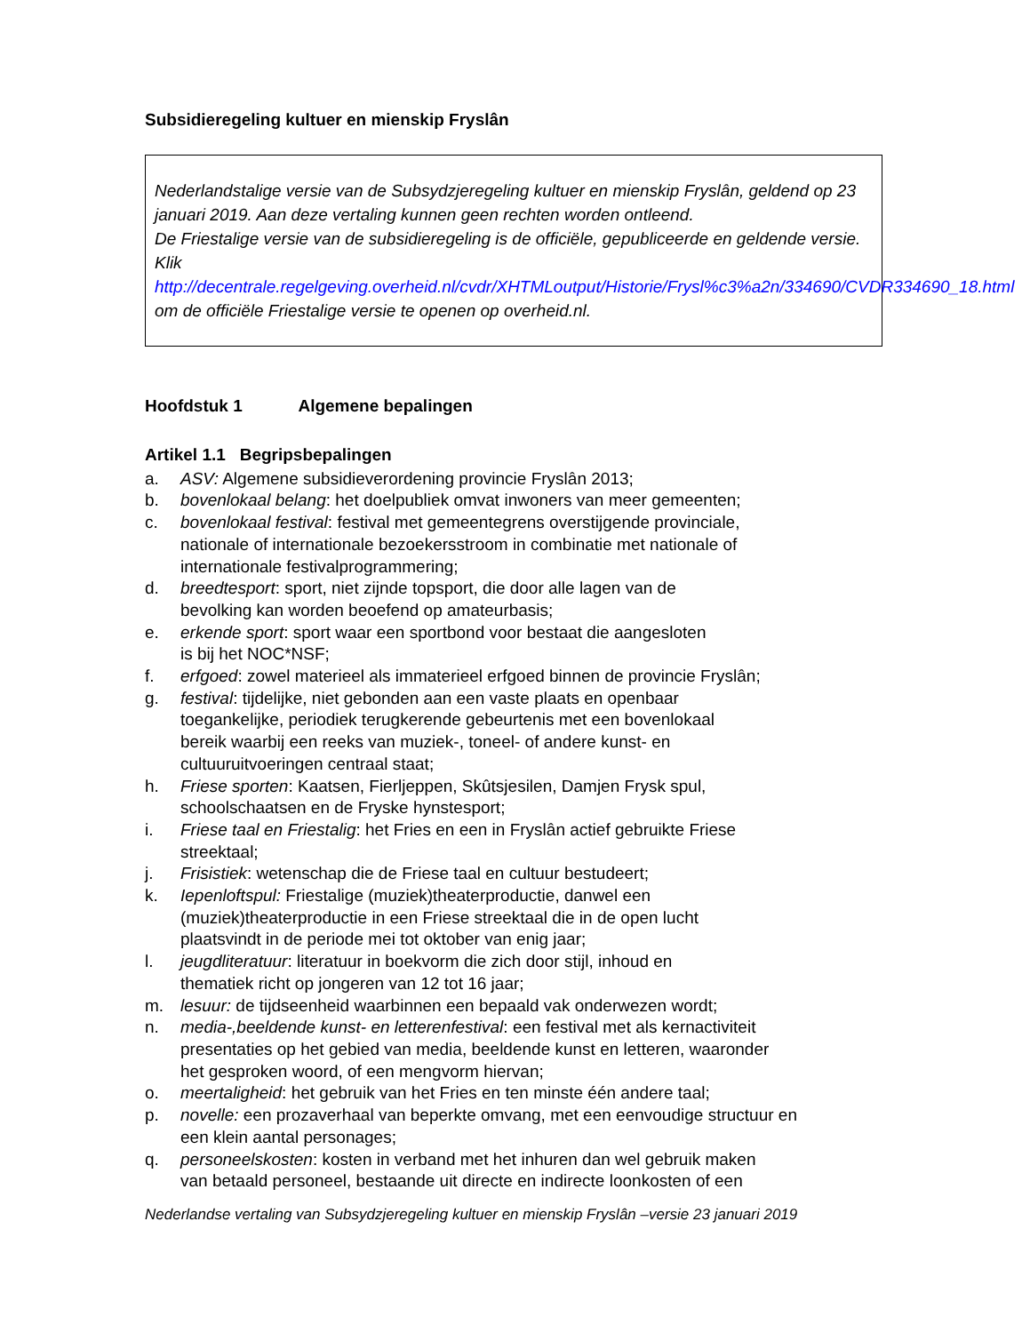Subsidieregeling kultuer en mienskip Fryslân
Nederlandstalige versie van de Subsydzjeregeling kultuer en mienskip Fryslân, geldend op 23 januari 2019. Aan deze vertaling kunnen geen rechten worden ontleend.
De Friestalige versie van de subsidieregeling is de officiële, gepubliceerde en geldende versie. Klik http://decentrale.regelgeving.overheid.nl/cvdr/XHTMLoutput/Historie/Frysl%c3%a2n/334690/CVDR334690_18.html om de officiële Friestalige versie te openen op overheid.nl.
Hoofdstuk 1 Algemene bepalingen
Artikel 1.1 Begripsbepalingen
a. ASV: Algemene subsidieverordening provincie Fryslân 2013;
b. bovenlokaal belang: het doelpubliek omvat inwoners van meer gemeenten;
c. bovenlokaal festival: festival met gemeentegrens overstijgende provinciale,
nationale of internationale bezoekersstroom in combinatie met nationale of
internationale festivalprogrammering;
d. breedtesport: sport, niet zijnde topsport, die door alle lagen van de
bevolking kan worden beoefend op amateurbasis;
e. erkende sport: sport waar een sportbond voor bestaat die aangesloten
is bij het NOC*NSF;
f. erfgoed: zowel materieel als immaterieel erfgoed binnen de provincie Fryslân;
g. festival: tijdelijke, niet gebonden aan een vaste plaats en openbaar
toegankelijke, periodiek terugkerende gebeurtenis met een bovenlokaal
bereik waarbij een reeks van muziek-, toneel- of andere kunst- en
cultuuruitvoeringen centraal staat;
h. Friese sporten: Kaatsen, Fierljeppen, Skûtsjesilen, Damjen Frysk spul,
schoolschaatsen en de Fryske hynstesport;
i. Friese taal en Friestalig: het Fries en een in Fryslân actief gebruikte Friese
streektaal;
j. Frisistiek: wetenschap die de Friese taal en cultuur bestudeert;
k. Iepenloftspul: Friestalige (muziek)theaterproductie, danwel een
(muziek)theaterproductie in een Friese streektaal die in de open lucht
plaatsvindt in de periode mei tot oktober van enig jaar;
l. jeugdliteratuur: literatuur in boekvorm die zich door stijl, inhoud en
thematiek richt op jongeren van 12 tot 16 jaar;
m. lesuur: de tijdseenheid waarbinnen een bepaald vak onderwezen wordt;
n. media-,beeldende kunst- en letterenfestival: een festival met als kernactiviteit
presentaties op het gebied van media, beeldende kunst en letteren, waaronder
het gesproken woord, of een mengvorm hiervan;
o. meertaligheid: het gebruik van het Fries en ten minste één andere taal;
p. novelle: een prozaverhaal van beperkte omvang, met een eenvoudige structuur en
een klein aantal personages;
q. personeelskosten: kosten in verband met het inhuren dan wel gebruik maken
van betaald personeel, bestaande uit directe en indirecte loonkosten of een
Nederlandse vertaling van Subsydzjeregeling kultuer en mienskip Fryslân –versie 23 januari 2019